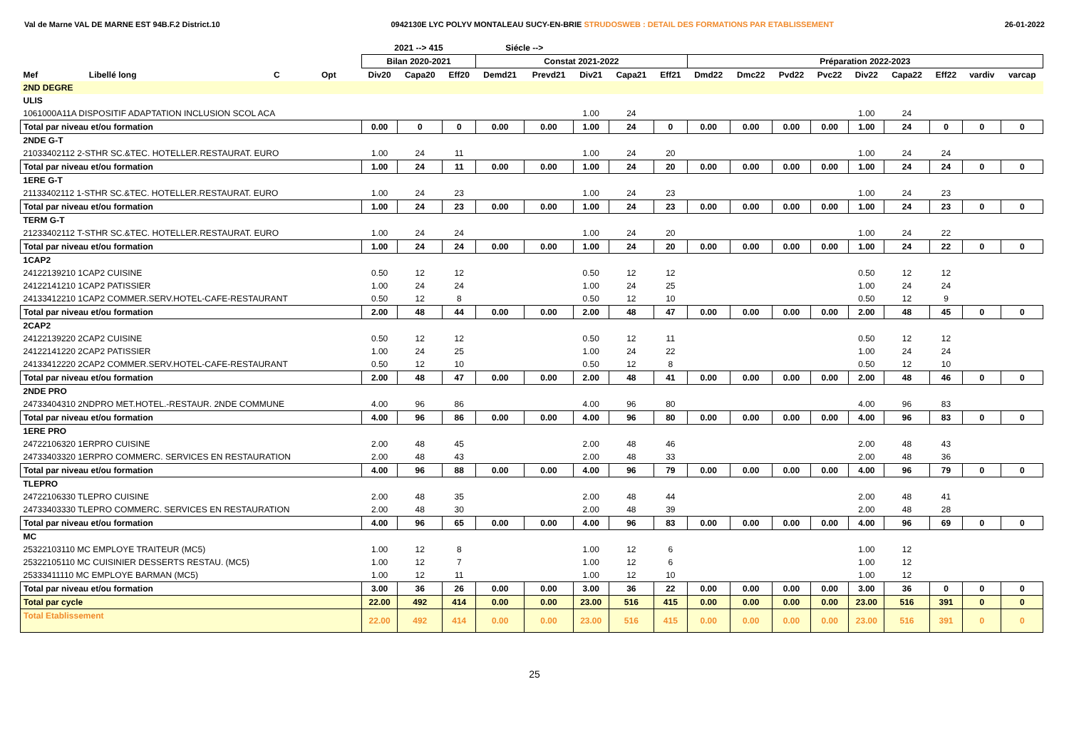Val de Marne VAL DE MARNE EST 94B.F.2 District.10 0942130E LYC POLYV MONTALEAU SUCY-EN-BRIE STRUDOSWEB : DETAIL DES FORMATIONS PAR ETABLISSEMENT 26-01-2022
| | | | | 2021 --> 415 | | | Siécle --> | | | | | | | | | | | | | |
| --- | --- | --- | --- | --- | --- | --- | --- | --- | --- | --- | --- | --- | --- | --- | --- | --- | --- | --- | --- | --- |
| | | | | Bilan 2020-2021 | | | Constat 2021-2022 | | | | | Préparation 2022-2023 | | | | | | | | |
| Mef | Libellé long | C | Opt | Div20 | Capa20 | Eff20 | Demd21 | Prevd21 | Div21 | Capa21 | Eff21 | Dmd22 | Dmc22 | Pvd22 | Pvc22 | Div22 | Capa22 | Eff22 | vardiv | varcap |
| 2ND DEGRE | | | | | | | | | | | | | | | | | | | | |
| ULIS | | | | | | | | | | | | | | | | | | | | |
| 1061000A11A DISPOSITIF ADAPTATION INCLUSION SCOL ACA | | | | | | | | | 1.00 | 24 | | | | | | 1.00 | 24 | | | |
| Total par niveau et/ou formation | | | | 0.00 | 0 | 0 | 0.00 | 0.00 | 1.00 | 24 | 0 | 0.00 | 0.00 | 0.00 | 0.00 | 1.00 | 24 | 0 | 0 | 0 |
| 2NDE G-T | | | | | | | | | | | | | | | | | | | | |
| 21033402112 2-STHR SC.&TEC. HOTELLER.RESTAURAT. EURO | | | | 1.00 | 24 | 11 | | | 1.00 | 24 | 20 | | | | | 1.00 | 24 | 24 | | |
| Total par niveau et/ou formation | | | | 1.00 | 24 | 11 | 0.00 | 0.00 | 1.00 | 24 | 20 | 0.00 | 0.00 | 0.00 | 0.00 | 1.00 | 24 | 24 | 0 | 0 |
| 1ERE G-T | | | | | | | | | | | | | | | | | | | | |
| 21133402112 1-STHR SC.&TEC. HOTELLER.RESTAURAT. EURO | | | | 1.00 | 24 | 23 | | | 1.00 | 24 | 23 | | | | | 1.00 | 24 | 23 | | |
| Total par niveau et/ou formation | | | | 1.00 | 24 | 23 | 0.00 | 0.00 | 1.00 | 24 | 23 | 0.00 | 0.00 | 0.00 | 0.00 | 1.00 | 24 | 23 | 0 | 0 |
| TERM G-T | | | | | | | | | | | | | | | | | | | | |
| 21233402112 T-STHR SC.&TEC. HOTELLER.RESTAURAT. EURO | | | | 1.00 | 24 | 24 | | | 1.00 | 24 | 20 | | | | | 1.00 | 24 | 22 | | |
| Total par niveau et/ou formation | | | | 1.00 | 24 | 24 | 0.00 | 0.00 | 1.00 | 24 | 20 | 0.00 | 0.00 | 0.00 | 0.00 | 1.00 | 24 | 22 | 0 | 0 |
| 1CAP2 | | | | | | | | | | | | | | | | | | | | |
| 24122139210 1CAP2 CUISINE | | | | 0.50 | 12 | 12 | | | 0.50 | 12 | 12 | | | | | 0.50 | 12 | 12 | | |
| 24122141210 1CAP2 PATISSIER | | | | 1.00 | 24 | 24 | | | 1.00 | 24 | 25 | | | | | 1.00 | 24 | 24 | | |
| 24133412210 1CAP2 COMMER.SERV.HOTEL-CAFE-RESTAURANT | | | | 0.50 | 12 | 8 | | | 0.50 | 12 | 10 | | | | | 0.50 | 12 | 9 | | |
| Total par niveau et/ou formation | | | | 2.00 | 48 | 44 | 0.00 | 0.00 | 2.00 | 48 | 47 | 0.00 | 0.00 | 0.00 | 0.00 | 2.00 | 48 | 45 | 0 | 0 |
| 2CAP2 | | | | | | | | | | | | | | | | | | | | |
| 24122139220 2CAP2 CUISINE | | | | 0.50 | 12 | 12 | | | 0.50 | 12 | 11 | | | | | 0.50 | 12 | 12 | | |
| 24122141220 2CAP2 PATISSIER | | | | 1.00 | 24 | 25 | | | 1.00 | 24 | 22 | | | | | 1.00 | 24 | 24 | | |
| 24133412220 2CAP2 COMMER.SERV.HOTEL-CAFE-RESTAURANT | | | | 0.50 | 12 | 10 | | | 0.50 | 12 | 8 | | | | | 0.50 | 12 | 10 | | |
| Total par niveau et/ou formation | | | | 2.00 | 48 | 47 | 0.00 | 0.00 | 2.00 | 48 | 41 | 0.00 | 0.00 | 0.00 | 0.00 | 2.00 | 48 | 46 | 0 | 0 |
| 2NDE PRO | | | | | | | | | | | | | | | | | | | | |
| 24733404310 2NDPRO MET.HOTEL.-RESTAUR. 2NDE COMMUNE | | | | 4.00 | 96 | 86 | | | 4.00 | 96 | 80 | | | | | 4.00 | 96 | 83 | | |
| Total par niveau et/ou formation | | | | 4.00 | 96 | 86 | 0.00 | 0.00 | 4.00 | 96 | 80 | 0.00 | 0.00 | 0.00 | 0.00 | 4.00 | 96 | 83 | 0 | 0 |
| 1ERE PRO | | | | | | | | | | | | | | | | | | | | |
| 24722106320 1ERPRO CUISINE | | | | 2.00 | 48 | 45 | | | 2.00 | 48 | 46 | | | | | 2.00 | 48 | 43 | | |
| 24733403320 1ERPRO COMMERC. SERVICES EN RESTAURATION | | | | 2.00 | 48 | 43 | | | 2.00 | 48 | 33 | | | | | 2.00 | 48 | 36 | | |
| Total par niveau et/ou formation | | | | 4.00 | 96 | 88 | 0.00 | 0.00 | 4.00 | 96 | 79 | 0.00 | 0.00 | 0.00 | 0.00 | 4.00 | 96 | 79 | 0 | 0 |
| TLEPRO | | | | | | | | | | | | | | | | | | | | |
| 24722106330 TLEPRO CUISINE | | | | 2.00 | 48 | 35 | | | 2.00 | 48 | 44 | | | | | 2.00 | 48 | 41 | | |
| 24733403330 TLEPRO COMMERC. SERVICES EN RESTAURATION | | | | 2.00 | 48 | 30 | | | 2.00 | 48 | 39 | | | | | 2.00 | 48 | 28 | | |
| Total par niveau et/ou formation | | | | 4.00 | 96 | 65 | 0.00 | 0.00 | 4.00 | 96 | 83 | 0.00 | 0.00 | 0.00 | 0.00 | 4.00 | 96 | 69 | 0 | 0 |
| MC | | | | | | | | | | | | | | | | | | | | |
| 25322103110 MC EMPLOYE TRAITEUR (MC5) | | | | 1.00 | 12 | 8 | | | 1.00 | 12 | 6 | | | | | 1.00 | 12 | | | |
| 25322105110 MC CUISINIER DESSERTS RESTAU. (MC5) | | | | 1.00 | 12 | 7 | | | 1.00 | 12 | 6 | | | | | 1.00 | 12 | | | |
| 25333411110 MC EMPLOYE BARMAN (MC5) | | | | 1.00 | 12 | 11 | | | 1.00 | 12 | 10 | | | | | 1.00 | 12 | | | |
| Total par niveau et/ou formation | | | | 3.00 | 36 | 26 | 0.00 | 0.00 | 3.00 | 36 | 22 | 0.00 | 0.00 | 0.00 | 0.00 | 3.00 | 36 | 0 | 0 | 0 |
| Total par cycle | | | | 22.00 | 492 | 414 | 0.00 | 0.00 | 23.00 | 516 | 415 | 0.00 | 0.00 | 0.00 | 0.00 | 23.00 | 516 | 391 | 0 | 0 |
| Total Etablissement | | | | 22.00 | 492 | 414 | 0.00 | 0.00 | 23.00 | 516 | 415 | 0.00 | 0.00 | 0.00 | 0.00 | 23.00 | 516 | 391 | 0 | 0 |
25